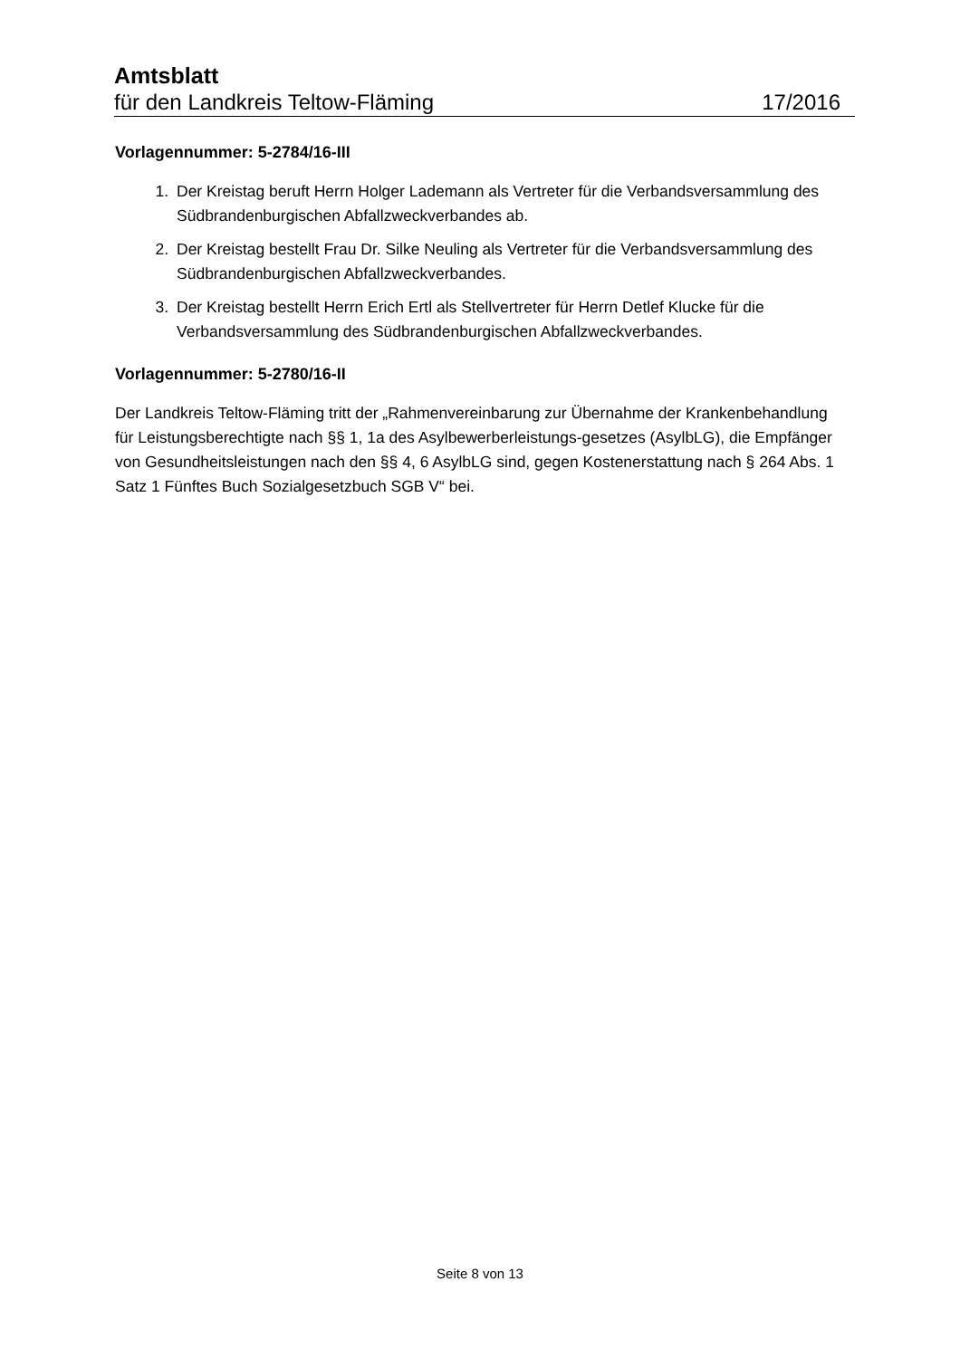Amtsblatt
für den Landkreis Teltow-Fläming 17/2016
Vorlagennummer: 5-2784/16-III
1. Der Kreistag beruft Herrn Holger Lademann als Vertreter für die Verbandsversammlung des Südbrandenburgischen Abfallzweckverbandes ab.
2. Der Kreistag bestellt Frau Dr. Silke Neuling als Vertreter für die Verbandsversammlung des Südbrandenburgischen Abfallzweckverbandes.
3. Der Kreistag bestellt Herrn Erich Ertl als Stellvertreter für Herrn Detlef Klucke für die Verbandsversammlung des Südbrandenburgischen Abfallzweckverbandes.
Vorlagennummer: 5-2780/16-II
Der Landkreis Teltow-Fläming tritt der „Rahmenvereinbarung zur Übernahme der Krankenbehandlung für Leistungsberechtigte nach §§ 1, 1a des Asylbewerberleistungs-gesetzes (AsylbLG), die Empfänger von Gesundheitsleistungen nach den §§ 4, 6 AsylbLG sind, gegen Kostenerstattung nach § 264 Abs. 1 Satz 1 Fünftes Buch Sozialgesetzbuch SGB V“ bei.
Seite 8 von 13